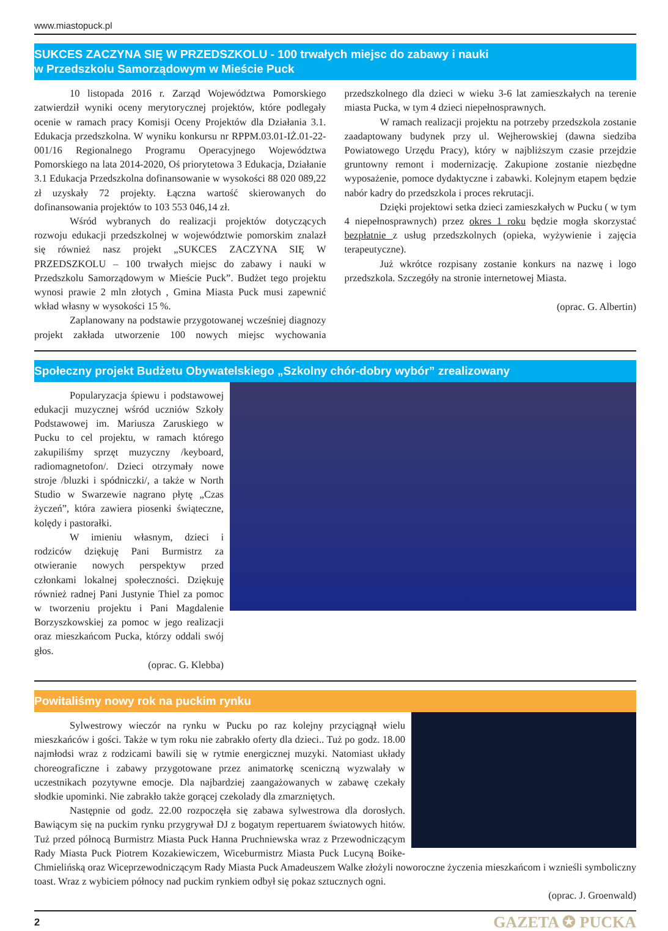www.miastopuck.pl
SUKCES ZACZYNA SIĘ W PRZEDSZKOLU - 100 trwałych miejsc do zabawy i nauki
w Przedszkolu Samorządowym w Mieście Puck
10 listopada 2016 r. Zarząd Województwa Pomorskiego zatwierdził wyniki oceny merytorycznej projektów, które podlegały ocenie w ramach pracy Komisji Oceny Projektów dla Działania 3.1. Edukacja przedszkolna. W wyniku konkursu nr RPPM.03.01-IŻ.01-22-001/16 Regionalnego Programu Operacyjnego Województwa Pomorskiego na lata 2014-2020, Oś priorytetowa 3 Edukacja, Działanie 3.1 Edukacja Przedszkolna dofinansowanie w wysokości 88 020 089,22 zł uzyskały 72 projekty. Łączna wartość skierowanych do dofinansowania projektów to 103 553 046,14 zł.
Wśród wybranych do realizacji projektów dotyczących rozwoju edukacji przedszkolnej w województwie pomorskim znalazł się również nasz projekt „SUKCES ZACZYNA SIĘ W PRZEDSZKOLU – 100 trwałych miejsc do zabawy i nauki w Przedszkolu Samorządowym w Mieście Puck”. Budżet tego projektu wynosi prawie 2 mln złotych , Gmina Miasta Puck musi zapewnić wkład własny w wysokości 15 %.
Zaplanowany na podstawie przygotowanej wcześniej diagnozy projekt zakłada utworzenie 100 nowych miejsc wychowania przedszkolnego dla dzieci w wieku 3-6 lat zamieszkałych na terenie miasta Pucka, w tym 4 dzieci niepełnosprawnych.
W ramach realizacji projektu na potrzeby przedszkola zostanie zaadaptowany budynek przy ul. Wejherowskiej (dawna siedziba Powiatowego Urzędu Pracy), który w najbliższym czasie przejdzie gruntowny remont i modernizację. Zakupione zostanie niezbędne wyposażenie, pomoce dydaktyczne i zabawki. Kolejnym etapem będzie nabór kadry do przedszkola i proces rekrutacji.
Dzięki projektowi setka dzieci zamieszkałych w Pucku ( w tym 4 niepełnosprawnych) przez okres 1 roku będzie mogła skorzystać bezpłatnie z usług przedszkolnych (opieka, wyżywienie i zajęcia terapeutyczne).
Już wkrótce rozpisany zostanie konkurs na nazwę i logo przedszkola. Szczegóły na stronie internetowej Miasta.
(oprac. G. Albertin)
Społeczny projekt Budżetu Obywatelskiego „Szkolny chór-dobry wybór” zrealizowany
Popularyzacja śpiewu i podstawowej edukacji muzycznej wśród uczniów Szkoły Podstawowej im. Mariusza Zaruskiego w Pucku to cel projektu, w ramach którego zakupiliśmy sprzęt muzyczny /keyboard, radiomagnetofon/. Dzieci otrzymały nowe stroje /bluzki i spódniczki/, a także w North Studio w Swarzewie nagrano płytę „Czas życzeń”, która zawiera piosenki świąteczne, kolędy i pastorałki.
W imieniu własnym, dzieci i rodziców dziękuję Pani Burmistrz za otwieranie nowych perspektyw przed członkami lokalnej społeczności. Dziękuję również radnej Pani Justynie Thiel za pomoc w tworzeniu projektu i Pani Magdalenie Borzyszkowskiej za pomoc w jego realizacji oraz mieszkańcom Pucka, którzy oddali swój głos.
(oprac. G. Klebba)
Powitaliśmy nowy rok na puckim rynku
Sylwestrowy wieczór na rynku w Pucku po raz kolejny przyciągnął wielu mieszkańców i gości. Także w tym roku nie zabrakło oferty dla dzieci.. Tuż po godz. 18.00 najmłodsi wraz z rodzicami bawili się w rytmie energicznej muzyki. Natomiast układy choreograficzne i zabawy przygotowane przez animatorkę sceniczną wyzwalały w uczestnikach pozytywne emocje. Dla najbardziej zaangażowanych w zabawę czekały słodkie upominki. Nie zabrakło także gorącej czekolady dla zmarzniętych.
Następnie od godz. 22.00 rozpoczęła się zabawa sylwestrowa dla dorosłych. Bawiącym się na puckim rynku przygrywał DJ z bogatym repertuarem światowych hitów. Tuż przed północą Burmistrz Miasta Puck Hanna Pruchniewska wraz z Przewodniczącym Rady Miasta Puck Piotrem Kozakiewiczem, Wiceburmistrz Miasta Puck Lucyną Boike-Chmielińską oraz Wiceprzewodniczącym Rady Miasta Puck Amadeuszem Walke złożyli noworoczne życzenia mieszkańcom i wznieśli symboliczny toast. Wraz z wybiciem północy nad puckim rynkiem odbył się pokaz sztucznych ogni.
(oprac. J. Groenwald)
2 GAZETA ✪ PUCKA